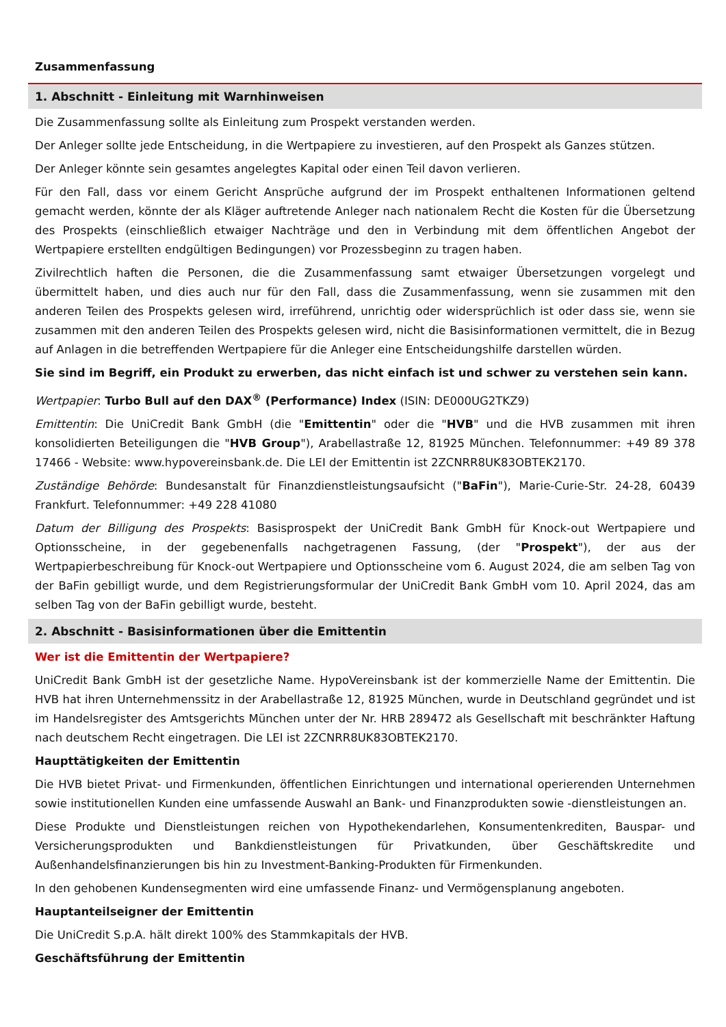Zusammenfassung
1. Abschnitt - Einleitung mit Warnhinweisen
Die Zusammenfassung sollte als Einleitung zum Prospekt verstanden werden.
Der Anleger sollte jede Entscheidung, in die Wertpapiere zu investieren, auf den Prospekt als Ganzes stützen.
Der Anleger könnte sein gesamtes angelegtes Kapital oder einen Teil davon verlieren.
Für den Fall, dass vor einem Gericht Ansprüche aufgrund der im Prospekt enthaltenen Informationen geltend gemacht werden, könnte der als Kläger auftretende Anleger nach nationalem Recht die Kosten für die Übersetzung des Prospekts (einschließlich etwaiger Nachträge und den in Verbindung mit dem öffentlichen Angebot der Wertpapiere erstellten endgültigen Bedingungen) vor Prozessbeginn zu tragen haben.
Zivilrechtlich haften die Personen, die die Zusammenfassung samt etwaiger Übersetzungen vorgelegt und übermittelt haben, und dies auch nur für den Fall, dass die Zusammenfassung, wenn sie zusammen mit den anderen Teilen des Prospekts gelesen wird, irreführend, unrichtig oder widersprüchlich ist oder dass sie, wenn sie zusammen mit den anderen Teilen des Prospekts gelesen wird, nicht die Basisinformationen vermittelt, die in Bezug auf Anlagen in die betreffenden Wertpapiere für die Anleger eine Entscheidungshilfe darstellen würden.
Sie sind im Begriff, ein Produkt zu erwerben, das nicht einfach ist und schwer zu verstehen sein kann.
Wertpapier: Turbo Bull auf den DAX<sup>®</sup> (Performance) Index (ISIN: DE000UG2TKZ9)
Emittentin: Die UniCredit Bank GmbH (die "Emittentin" oder die "HVB" und die HVB zusammen mit ihren konsolidierten Beteiligungen die "HVB Group"), Arabellastraße 12, 81925 München. Telefonnummer: +49 89 378 17466 - Website: www.hypovereinsbank.de. Die LEI der Emittentin ist 2ZCNRR8UK83OBTEK2170.
Zuständige Behörde: Bundesanstalt für Finanzdienstleistungsaufsicht ("BaFin"), Marie-Curie-Str. 24-28, 60439 Frankfurt. Telefonnummer: +49 228 41080
Datum der Billigung des Prospekts: Basisprospekt der UniCredit Bank GmbH für Knock-out Wertpapiere und Optionsscheine, in der gegebenenfalls nachgetragenen Fassung, (der "Prospekt"), der aus der Wertpapierbeschreibung für Knock-out Wertpapiere und Optionsscheine vom 6. August 2024, die am selben Tag von der BaFin gebilligt wurde, und dem Registrierungsformular der UniCredit Bank GmbH vom 10. April 2024, das am selben Tag von der BaFin gebilligt wurde, besteht.
2. Abschnitt - Basisinformationen über die Emittentin
Wer ist die Emittentin der Wertpapiere?
UniCredit Bank GmbH ist der gesetzliche Name. HypoVereinsbank ist der kommerzielle Name der Emittentin. Die HVB hat ihren Unternehmenssitz in der Arabellastraße 12, 81925 München, wurde in Deutschland gegründet und ist im Handelsregister des Amtsgerichts München unter der Nr. HRB 289472 als Gesellschaft mit beschränkter Haftung nach deutschem Recht eingetragen. Die LEI ist 2ZCNRR8UK83OBTEK2170.
Haupttätigkeiten der Emittentin
Die HVB bietet Privat- und Firmenkunden, öffentlichen Einrichtungen und international operierenden Unternehmen sowie institutionellen Kunden eine umfassende Auswahl an Bank- und Finanzprodukten sowie -dienstleistungen an.
Diese Produkte und Dienstleistungen reichen von Hypothekendarlehen, Konsumentenkrediten, Bauspar- und Versicherungsprodukten und Bankdienstleistungen für Privatkunden, über Geschäftskredite und Außenhandelsfinanzierungen bis hin zu Investment-Banking-Produkten für Firmenkunden.
In den gehobenen Kundensegmenten wird eine umfassende Finanz- und Vermögensplanung angeboten.
Hauptanteilseigner der Emittentin
Die UniCredit S.p.A. hält direkt 100% des Stammkapitals der HVB.
Geschäftsführung der Emittentin